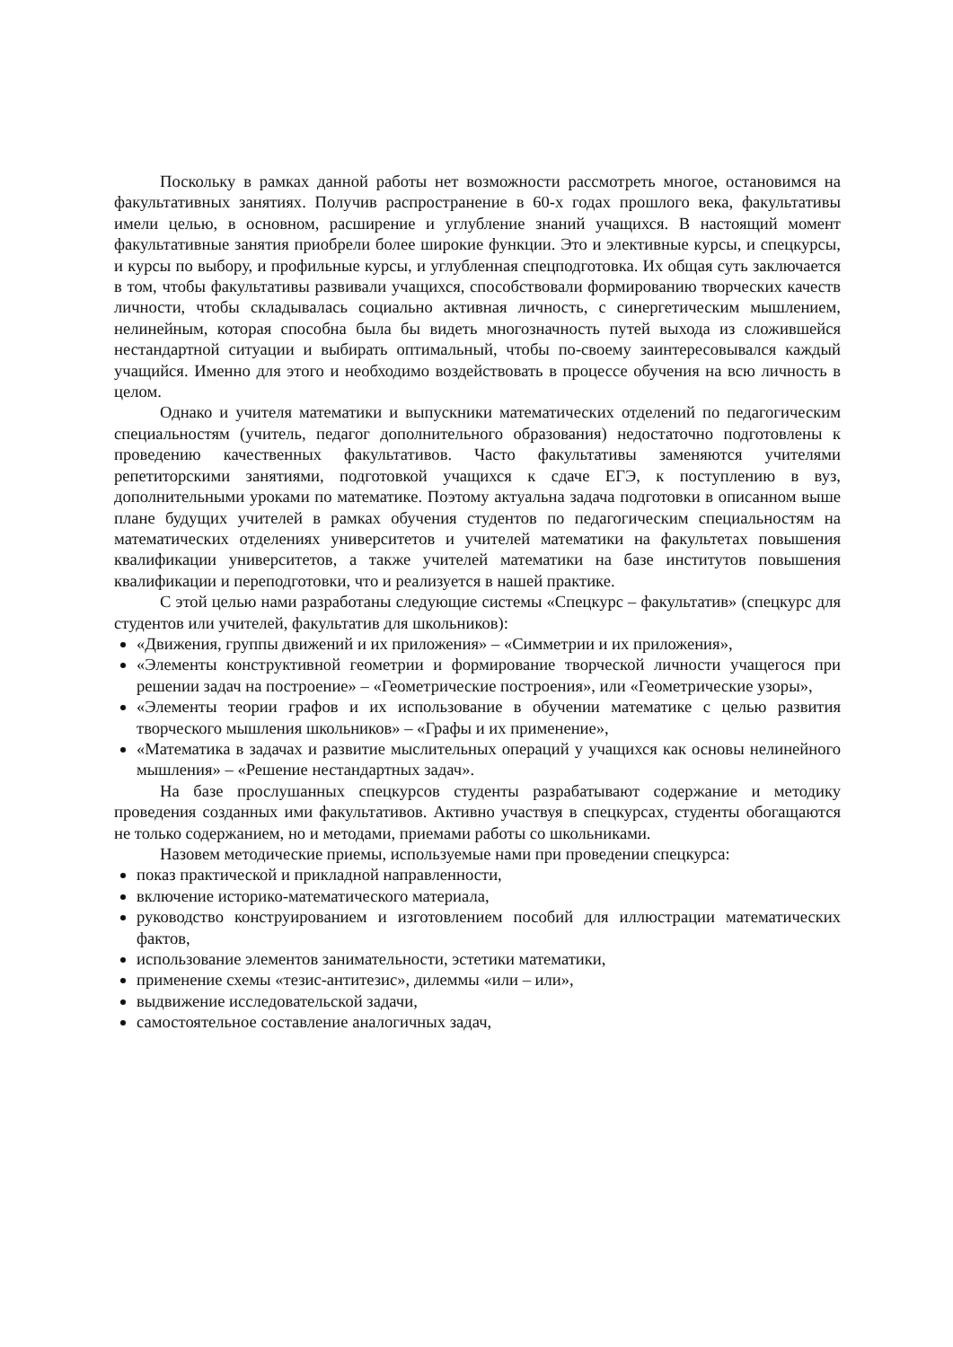Поскольку в рамках данной работы нет возможности рассмотреть многое, остановимся на факультативных занятиях. Получив распространение в 60-х годах прошлого века, факультативы имели целью, в основном, расширение и углубление знаний учащихся. В настоящий момент факультативные занятия приобрели более широкие функции. Это и элективные курсы, и спецкурсы, и курсы по выбору, и профильные курсы, и углубленная спецподготовка. Их общая суть заключается в том, чтобы факультативы развивали учащихся, способствовали формированию творческих качеств личности, чтобы складывалась социально активная личность, с синергетическим мышлением, нелинейным, которая способна была бы видеть многозначность путей выхода из сложившейся нестандартной ситуации и выбирать оптимальный, чтобы по-своему заинтересовывался каждый учащийся. Именно для этого и необходимо воздействовать в процессе обучения на всю личность в целом.
Однако и учителя математики и выпускники математических отделений по педагогическим специальностям (учитель, педагог дополнительного образования) недостаточно подготовлены к проведению качественных факультативов. Часто факультативы заменяются учителями репетиторскими занятиями, подготовкой учащихся к сдаче ЕГЭ, к поступлению в вуз, дополнительными уроками по математике. Поэтому актуальна задача подготовки в описанном выше плане будущих учителей в рамках обучения студентов по педагогическим специальностям на математических отделениях университетов и учителей математики на факультетах повышения квалификации университетов, а также учителей математики на базе институтов повышения квалификации и переподготовки, что и реализуется в нашей практике.
С этой целью нами разработаны следующие системы «Спецкурс – факультатив» (спецкурс для студентов или учителей, факультатив для школьников):
«Движения, группы движений и их приложения» – «Симметрии и их приложения»,
«Элементы конструктивной геометрии и формирование творческой личности учащегося при решении задач на построение» – «Геометрические построения», или «Геометрические узоры»,
«Элементы теории графов и их использование в обучении математике с целью развития творческого мышления школьников» – «Графы и их применение»,
«Математика в задачах и развитие мыслительных операций у учащихся как основы нелинейного мышления» – «Решение нестандартных задач».
На базе прослушанных спецкурсов студенты разрабатывают содержание и методику проведения созданных ими факультативов. Активно участвуя в спецкурсах, студенты обогащаются не только содержанием, но и методами, приемами работы со школьниками.
Назовем методические приемы, используемые нами при проведении спецкурса:
показ практической и прикладной направленности,
включение историко-математического материала,
руководство конструированием и изготовлением пособий для иллюстрации математических фактов,
использование элементов занимательности, эстетики математики,
применение схемы «тезис-антитезис», дилеммы «или – или»,
выдвижение исследовательской задачи,
самостоятельное составление аналогичных задач,